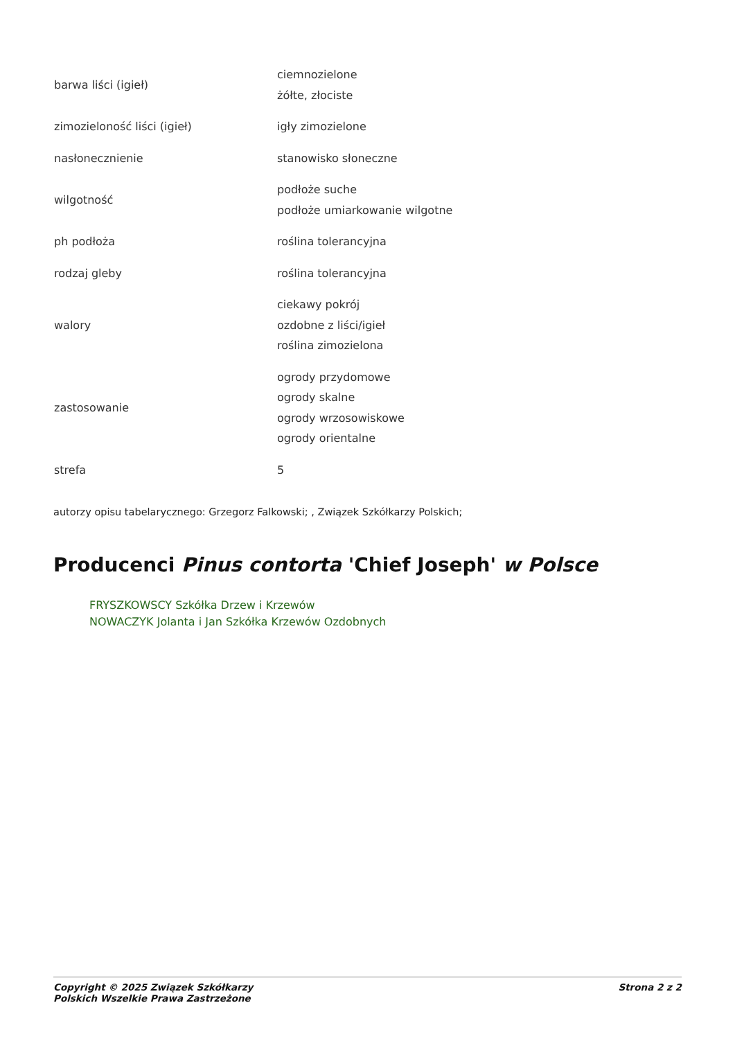| barwa liści (igieł) | ciemnozielone żółte, złociste |
| zimozieloność liści (igieł) | igły zimozielone |
| nasłonecznienie | stanowisko słoneczne |
| wilgotność | podłoże suche podłoże umiarkowanie wilgotne |
| ph podłoża | roślina tolerancyjna |
| rodzaj gleby | roślina tolerancyjna |
| walory | ciekawy pokrój ozdobne z liści/igieł roślina zimozielona |
| zastosowanie | ogrody przydomowe ogrody skalne ogrody wrzosowiskowe ogrody orientalne |
| strefa | 5 |
autorzy opisu tabelarycznego: Grzegorz Falkowski; , Związek Szkółkarzy Polskich;
Producenci Pinus contorta 'Chief Joseph' w Polsce
FRYSZKOWSCY Szkółka Drzew i Krzewów
NOWACZYK Jolanta i Jan Szkółka Krzewów Ozdobnych
Copyright © 2025 Związek Szkółkarzy
Polskich Wszelkie Prawa Zastrzeżone
Strona 2 z 2